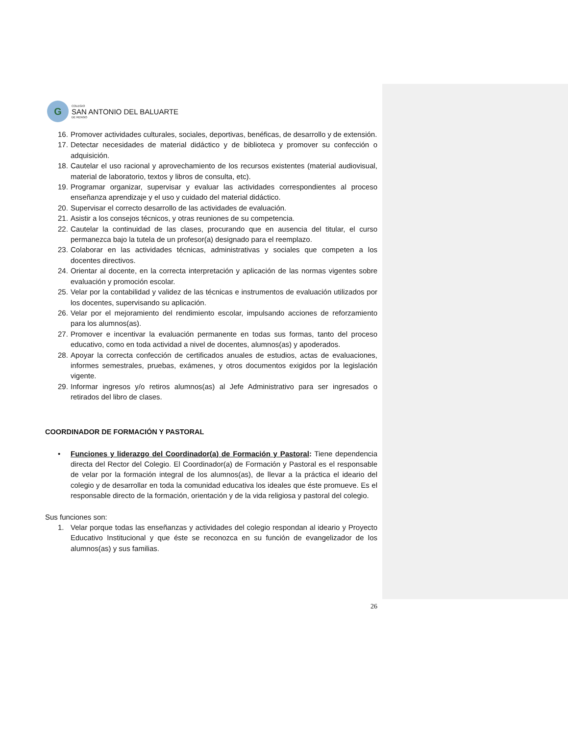G
COLEGIO
SAN ANTONIO DEL BALUARTE
DE RENGO
16. Promover actividades culturales, sociales, deportivas, benéficas, de desarrollo y de extensión.
17. Detectar necesidades de material didáctico y de biblioteca y promover su confección o adquisición.
18. Cautelar el uso racional y aprovechamiento de los recursos existentes (material audiovisual, material de laboratorio, textos y libros de consulta, etc).
19. Programar organizar, supervisar y evaluar las actividades correspondientes al proceso enseñanza aprendizaje y el uso y cuidado del material didáctico.
20. Supervisar el correcto desarrollo de las actividades de evaluación.
21. Asistir a los consejos técnicos, y otras reuniones de su competencia.
22. Cautelar la continuidad de las clases, procurando que en ausencia del titular, el curso permanezca bajo la tutela de un profesor(a) designado para el reemplazo.
23. Colaborar en las actividades técnicas, administrativas y sociales que competen a los docentes directivos.
24. Orientar al docente, en la correcta interpretación y aplicación de las normas vigentes sobre evaluación y promoción escolar.
25. Velar por la contabilidad y validez de las técnicas e instrumentos de evaluación utilizados por los docentes, supervisando su aplicación.
26. Velar por el mejoramiento del rendimiento escolar, impulsando acciones de reforzamiento para los alumnos(as).
27. Promover e incentivar la evaluación permanente en todas sus formas, tanto del proceso educativo, como en toda actividad a nivel de docentes, alumnos(as) y apoderados.
28. Apoyar la correcta confección de certificados anuales de estudios, actas de evaluaciones, informes semestrales, pruebas, exámenes, y otros documentos exigidos por la legislación vigente.
29. Informar ingresos y/o retiros alumnos(as) al Jefe Administrativo para ser ingresados o retirados del libro de clases.
COORDINADOR DE FORMACIÓN Y PASTORAL
• Funciones y liderazgo del Coordinador(a) de Formación y Pastoral: Tiene dependencia directa del Rector del Colegio. El Coordinador(a) de Formación y Pastoral es el responsable de velar por la formación integral de los alumnos(as), de llevar a la práctica el ideario del colegio y de desarrollar en toda la comunidad educativa los ideales que éste promueve. Es el responsable directo de la formación, orientación y de la vida religiosa y pastoral del colegio.
Sus funciones son:
1. Velar porque todas las enseñanzas y actividades del colegio respondan al ideario y Proyecto Educativo Institucional y que éste se reconozca en su función de evangelizador de los alumnos(as) y sus familias.
26